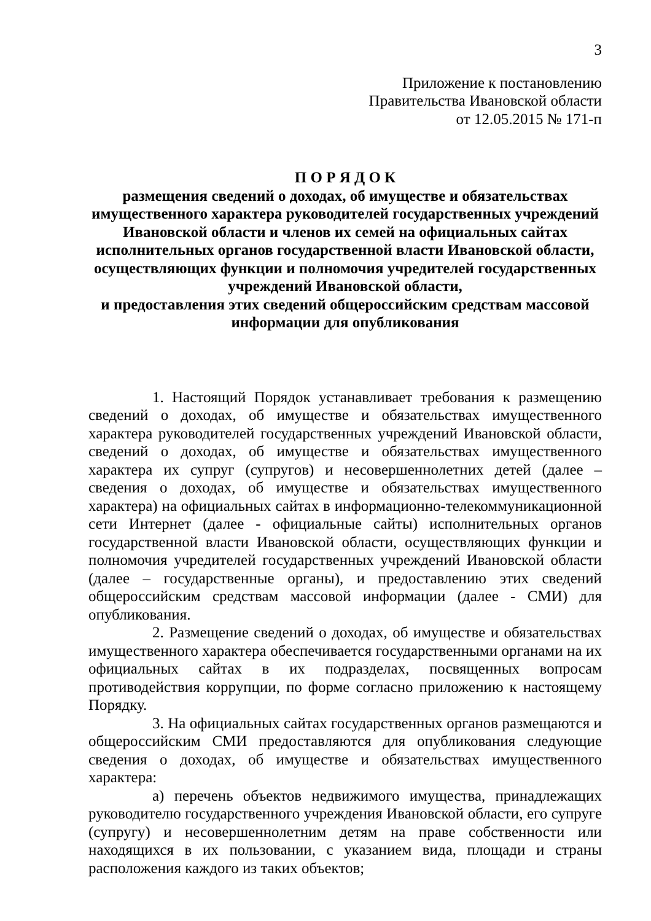3
Приложение к постановлению
Правительства Ивановской области
от 12.05.2015 № 171-п
П О Р Я Д О К
размещения сведений о доходах, об имуществе и обязательствах имущественного характера руководителей государственных учреждений Ивановской области и членов их семей на официальных сайтах исполнительных органов государственной власти Ивановской области, осуществляющих функции и полномочия учредителей государственных учреждений Ивановской области,
и предоставления этих сведений общероссийским средствам массовой информации для опубликования
1. Настоящий Порядок устанавливает требования к размещению сведений о доходах, об имуществе и обязательствах имущественного характера руководителей государственных учреждений Ивановской области, сведений о доходах, об имуществе и обязательствах имущественного характера их супруг (супругов) и несовершеннолетних детей (далее – сведения о доходах, об имуществе и обязательствах имущественного характера) на официальных сайтах в информационно-телекоммуникационной сети Интернет (далее - официальные сайты) исполнительных органов государственной власти Ивановской области, осуществляющих функции и полномочия учредителей государственных учреждений Ивановской области (далее – государственные органы), и предоставлению этих сведений общероссийским средствам массовой информации (далее - СМИ) для опубликования.
2. Размещение сведений о доходах, об имуществе и обязательствах имущественного характера обеспечивается государственными органами на их официальных сайтах в их подразделах, посвященных вопросам противодействия коррупции, по форме согласно приложению к настоящему Порядку.
3. На официальных сайтах государственных органов размещаются и общероссийским СМИ предоставляются для опубликования следующие сведения о доходах, об имуществе и обязательствах имущественного характера:
а) перечень объектов недвижимого имущества, принадлежащих руководителю государственного учреждения Ивановской области, его супруге (супругу) и несовершеннолетним детям на праве собственности или находящихся в их пользовании, с указанием вида, площади и страны расположения каждого из таких объектов;